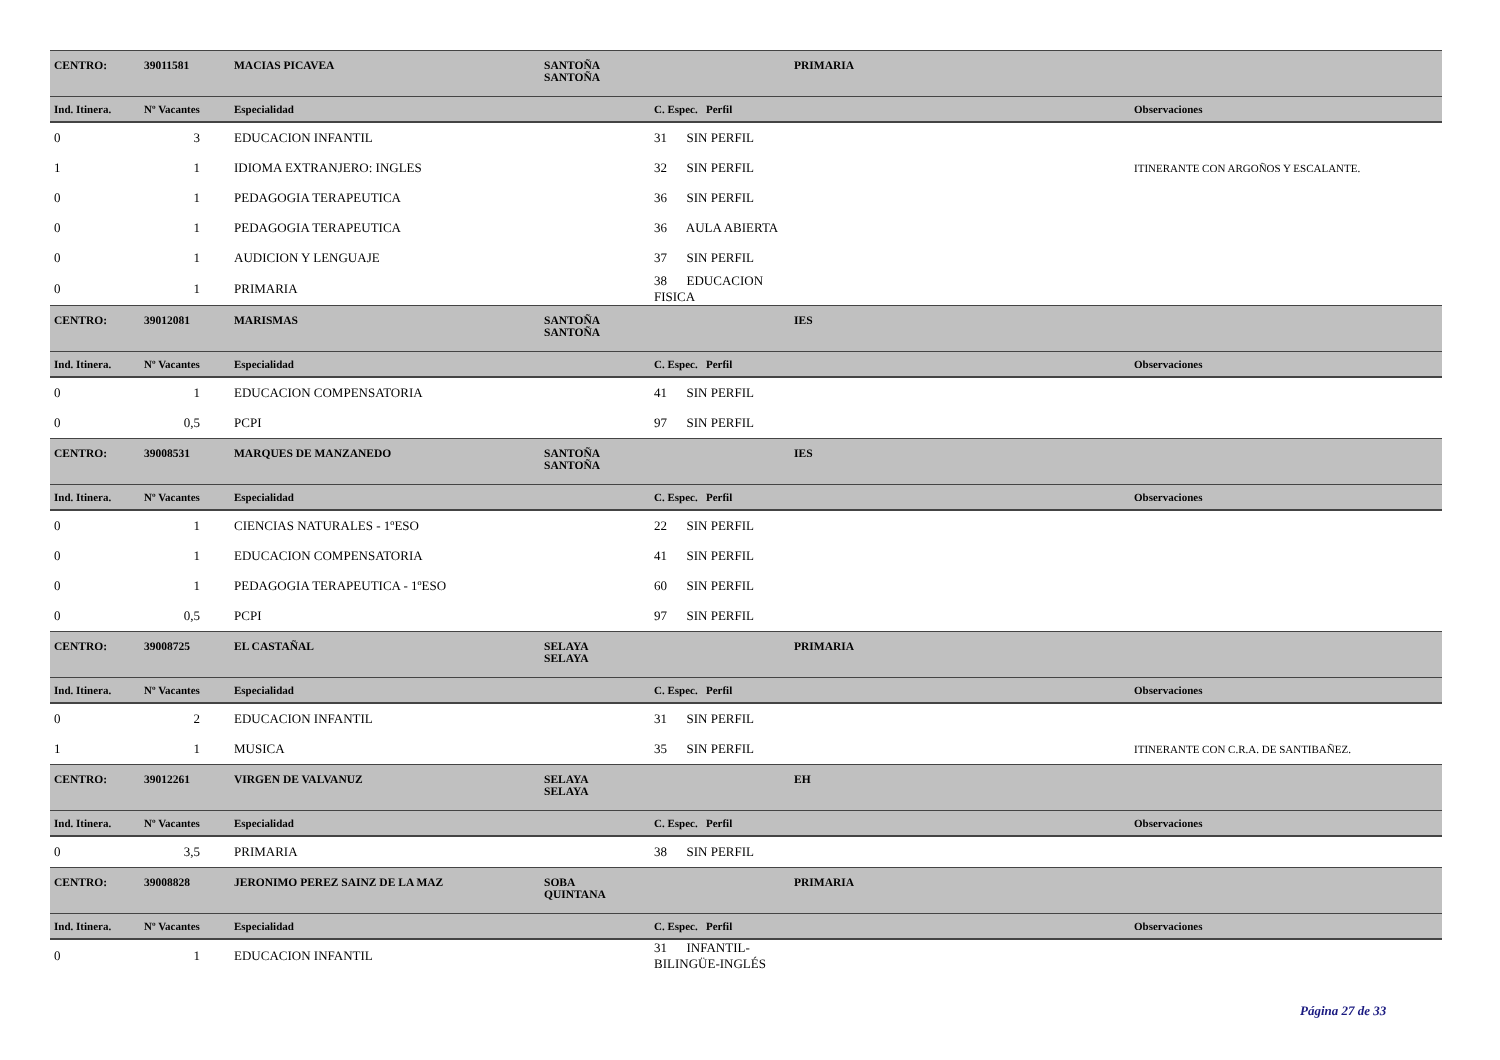| CENTRO: | 39011581 | MACIAS PICAVEA | SANTOÑA SANTOÑA | | PRIMARIA | |
| Ind. Itinera. | Nº Vacantes | Especialidad | | C. Espec. Perfil | | Observaciones |
| 0 | 3 | EDUCACION INFANTIL | | 31 SIN PERFIL | | |
| 1 | 1 | IDIOMA EXTRANJERO: INGLES | | 32 SIN PERFIL | | ITINERANTE CON ARGOÑOS Y ESCALANTE. |
| 0 | 1 | PEDAGOGIA TERAPEUTICA | | 36 SIN PERFIL | | |
| 0 | 1 | PEDAGOGIA TERAPEUTICA | | 36 AULA ABIERTA | | |
| 0 | 1 | AUDICION Y LENGUAJE | | 37 SIN PERFIL | | |
| 0 | 1 | PRIMARIA | | 38 EDUCACION FISICA | | |
| CENTRO: | 39012081 | MARISMAS | SANTOÑA SANTOÑA | | IES | |
| Ind. Itinera. | Nº Vacantes | Especialidad | | C. Espec. Perfil | | Observaciones |
| 0 | 1 | EDUCACION COMPENSATORIA | | 41 SIN PERFIL | | |
| 0 | 0,5 | PCPI | | 97 SIN PERFIL | | |
| CENTRO: | 39008531 | MARQUES DE MANZANEDO | SANTOÑA SANTOÑA | | IES | |
| Ind. Itinera. | Nº Vacantes | Especialidad | | C. Espec. Perfil | | Observaciones |
| 0 | 1 | CIENCIAS NATURALES - 1ºESO | | 22 SIN PERFIL | | |
| 0 | 1 | EDUCACION COMPENSATORIA | | 41 SIN PERFIL | | |
| 0 | 1 | PEDAGOGIA TERAPEUTICA - 1ºESO | | 60 SIN PERFIL | | |
| 0 | 0,5 | PCPI | | 97 SIN PERFIL | | |
| CENTRO: | 39008725 | EL CASTAÑAL | SELAYA SELAYA | | PRIMARIA | |
| Ind. Itinera. | Nº Vacantes | Especialidad | | C. Espec. Perfil | | Observaciones |
| 0 | 2 | EDUCACION INFANTIL | | 31 SIN PERFIL | | |
| 1 | 1 | MUSICA | | 35 SIN PERFIL | | ITINERANTE CON C.R.A. DE SANTIBAÑEZ. |
| CENTRO: | 39012261 | VIRGEN DE VALVANUZ | SELAYA SELAYA | | EH | |
| Ind. Itinera. | Nº Vacantes | Especialidad | | C. Espec. Perfil | | Observaciones |
| 0 | 3,5 | PRIMARIA | | 38 SIN PERFIL | | |
| CENTRO: | 39008828 | JERONIMO PEREZ SAINZ DE LA MAZ | SOBA QUINTANA | | PRIMARIA | |
| Ind. Itinera. | Nº Vacantes | Especialidad | | C. Espec. Perfil | | Observaciones |
| 0 | 1 | EDUCACION INFANTIL | | 31 INFANTIL-BILINGÜE-INGLÉS | | |
Página 27 de 33